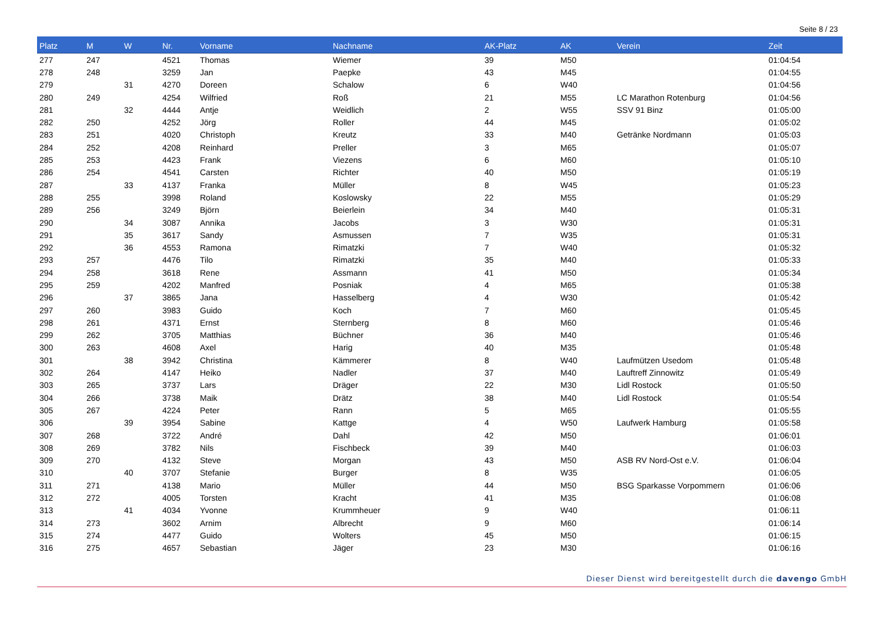Seite 8 / 23
| Platz | M | W | Nr. | Vorname | Nachname | AK-Platz | AK | Verein | Zeit |
| --- | --- | --- | --- | --- | --- | --- | --- | --- | --- |
| 277 | 247 | | 4521 | Thomas | Wiemer | 39 | M50 | | 01:04:54 |
| 278 | 248 | | 3259 | Jan | Paepke | 43 | M45 | | 01:04:55 |
| 279 | | 31 | 4270 | Doreen | Schalow | 6 | W40 | | 01:04:56 |
| 280 | 249 | | 4254 | Wilfried | Roß | 21 | M55 | LC Marathon Rotenburg | 01:04:56 |
| 281 | | 32 | 4444 | Antje | Weidlich | 2 | W55 | SSV 91 Binz | 01:05:00 |
| 282 | 250 | | 4252 | Jörg | Roller | 44 | M45 | | 01:05:02 |
| 283 | 251 | | 4020 | Christoph | Kreutz | 33 | M40 | Getränke Nordmann | 01:05:03 |
| 284 | 252 | | 4208 | Reinhard | Preller | 3 | M65 | | 01:05:07 |
| 285 | 253 | | 4423 | Frank | Viezens | 6 | M60 | | 01:05:10 |
| 286 | 254 | | 4541 | Carsten | Richter | 40 | M50 | | 01:05:19 |
| 287 | | 33 | 4137 | Franka | Müller | 8 | W45 | | 01:05:23 |
| 288 | 255 | | 3998 | Roland | Koslowsky | 22 | M55 | | 01:05:29 |
| 289 | 256 | | 3249 | Björn | Beierlein | 34 | M40 | | 01:05:31 |
| 290 | | 34 | 3087 | Annika | Jacobs | 3 | W30 | | 01:05:31 |
| 291 | | 35 | 3617 | Sandy | Asmussen | 7 | W35 | | 01:05:31 |
| 292 | | 36 | 4553 | Ramona | Rimatzki | 7 | W40 | | 01:05:32 |
| 293 | 257 | | 4476 | Tilo | Rimatzki | 35 | M40 | | 01:05:33 |
| 294 | 258 | | 3618 | Rene | Assmann | 41 | M50 | | 01:05:34 |
| 295 | 259 | | 4202 | Manfred | Posniak | 4 | M65 | | 01:05:38 |
| 296 | | 37 | 3865 | Jana | Hasselberg | 4 | W30 | | 01:05:42 |
| 297 | 260 | | 3983 | Guido | Koch | 7 | M60 | | 01:05:45 |
| 298 | 261 | | 4371 | Ernst | Sternberg | 8 | M60 | | 01:05:46 |
| 299 | 262 | | 3705 | Matthias | Büchner | 36 | M40 | | 01:05:46 |
| 300 | 263 | | 4608 | Axel | Harig | 40 | M35 | | 01:05:48 |
| 301 | | 38 | 3942 | Christina | Kämmerer | 8 | W40 | Laufmützen Usedom | 01:05:48 |
| 302 | 264 | | 4147 | Heiko | Nadler | 37 | M40 | Lauftreff Zinnowitz | 01:05:49 |
| 303 | 265 | | 3737 | Lars | Dräger | 22 | M30 | Lidl Rostock | 01:05:50 |
| 304 | 266 | | 3738 | Maik | Drätz | 38 | M40 | Lidl Rostock | 01:05:54 |
| 305 | 267 | | 4224 | Peter | Rann | 5 | M65 | | 01:05:55 |
| 306 | | 39 | 3954 | Sabine | Kattge | 4 | W50 | Laufwerk Hamburg | 01:05:58 |
| 307 | 268 | | 3722 | André | Dahl | 42 | M50 | | 01:06:01 |
| 308 | 269 | | 3782 | Nils | Fischbeck | 39 | M40 | | 01:06:03 |
| 309 | 270 | | 4132 | Steve | Morgan | 43 | M50 | ASB RV Nord-Ost e.V. | 01:06:04 |
| 310 | | 40 | 3707 | Stefanie | Burger | 8 | W35 | | 01:06:05 |
| 311 | 271 | | 4138 | Mario | Müller | 44 | M50 | BSG Sparkasse Vorpommern | 01:06:06 |
| 312 | 272 | | 4005 | Torsten | Kracht | 41 | M35 | | 01:06:08 |
| 313 | | 41 | 4034 | Yvonne | Krummheuer | 9 | W40 | | 01:06:11 |
| 314 | 273 | | 3602 | Arnim | Albrecht | 9 | M60 | | 01:06:14 |
| 315 | 274 | | 4477 | Guido | Wolters | 45 | M50 | | 01:06:15 |
| 316 | 275 | | 4657 | Sebastian | Jäger | 23 | M30 | | 01:06:16 |
Dieser Dienst wird bereitgestellt durch die davengo GmbH